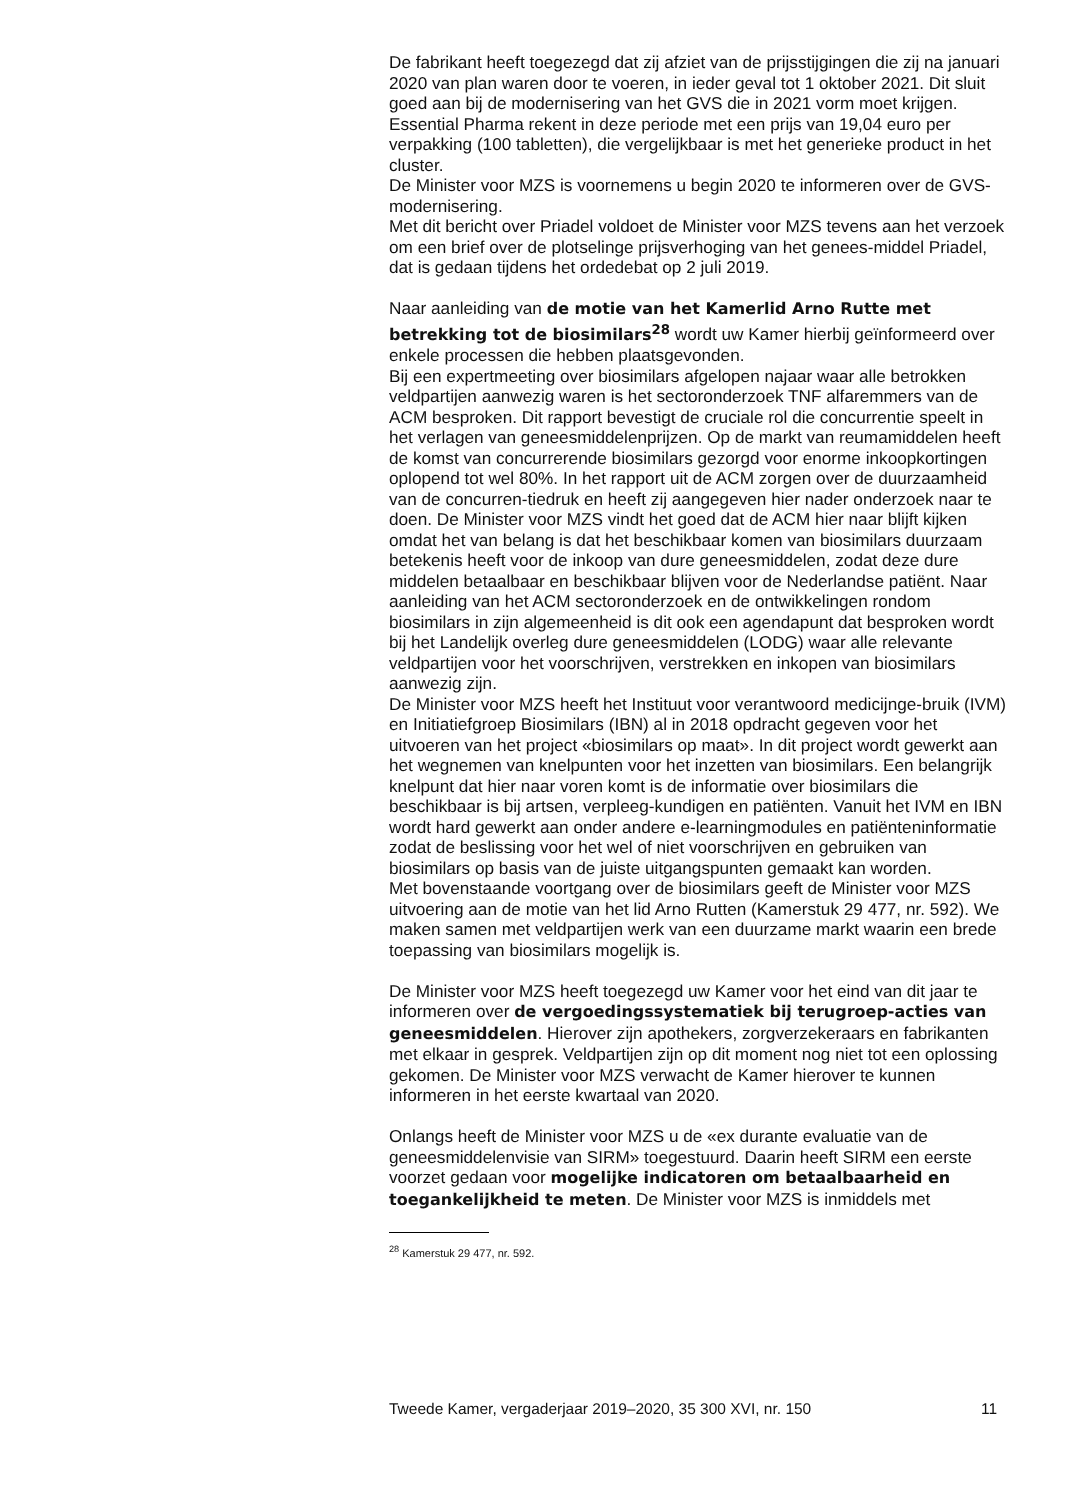De fabrikant heeft toegezegd dat zij afziet van de prijsstijgingen die zij na januari 2020 van plan waren door te voeren, in ieder geval tot 1 oktober 2021. Dit sluit goed aan bij de modernisering van het GVS die in 2021 vorm moet krijgen. Essential Pharma rekent in deze periode met een prijs van 19,04 euro per verpakking (100 tabletten), die vergelijkbaar is met het generieke product in het cluster.
De Minister voor MZS is voornemens u begin 2020 te informeren over de GVS-modernisering.
Met dit bericht over Priadel voldoet de Minister voor MZS tevens aan het verzoek om een brief over de plotselinge prijsverhoging van het genees-middel Priadel, dat is gedaan tijdens het ordedebat op 2 juli 2019.
Naar aanleiding van de motie van het Kamerlid Arno Rutte met betrekking tot de biosimilars<sup>28</sup> wordt uw Kamer hierbij geïnformeerd over enkele processen die hebben plaatsgevonden.
Bij een expertmeeting over biosimilars afgelopen najaar waar alle betrokken veldpartijen aanwezig waren is het sectoronderzoek TNF alfaremmers van de ACM besproken. Dit rapport bevestigt de cruciale rol die concurrentie speelt in het verlagen van geneesmiddelenprijzen. Op de markt van reumamiddelen heeft de komst van concurrerende biosimilars gezorgd voor enorme inkoopkortingen oplopend tot wel 80%. In het rapport uit de ACM zorgen over de duurzaamheid van de concurren-tiedruk en heeft zij aangegeven hier nader onderzoek naar te doen. De Minister voor MZS vindt het goed dat de ACM hier naar blijft kijken omdat het van belang is dat het beschikbaar komen van biosimilars duurzaam betekenis heeft voor de inkoop van dure geneesmiddelen, zodat deze dure middelen betaalbaar en beschikbaar blijven voor de Nederlandse patiënt. Naar aanleiding van het ACM sectoronderzoek en de ontwikkelingen rondom biosimilars in zijn algemeenheid is dit ook een agendapunt dat besproken wordt bij het Landelijk overleg dure geneesmiddelen (LODG) waar alle relevante veldpartijen voor het voorschrijven, verstrekken en inkopen van biosimilars aanwezig zijn.
De Minister voor MZS heeft het Instituut voor verantwoord medicijnge-bruik (IVM) en Initiatiefgroep Biosimilars (IBN) al in 2018 opdracht gegeven voor het uitvoeren van het project «biosimilars op maat». In dit project wordt gewerkt aan het wegnemen van knelpunten voor het inzetten van biosimilars. Een belangrijk knelpunt dat hier naar voren komt is de informatie over biosimilars die beschikbaar is bij artsen, verpleeg-kundigen en patiënten. Vanuit het IVM en IBN wordt hard gewerkt aan onder andere e-learningmodules en patiënteninformatie zodat de beslissing voor het wel of niet voorschrijven en gebruiken van biosimilars op basis van de juiste uitgangspunten gemaakt kan worden.
Met bovenstaande voortgang over de biosimilars geeft de Minister voor MZS uitvoering aan de motie van het lid Arno Rutten (Kamerstuk 29 477, nr. 592). We maken samen met veldpartijen werk van een duurzame markt waarin een brede toepassing van biosimilars mogelijk is.
De Minister voor MZS heeft toegezegd uw Kamer voor het eind van dit jaar te informeren over de vergoedingssystematiek bij terugroep-acties van geneesmiddelen. Hierover zijn apothekers, zorgverzekeraars en fabrikanten met elkaar in gesprek. Veldpartijen zijn op dit moment nog niet tot een oplossing gekomen. De Minister voor MZS verwacht de Kamer hierover te kunnen informeren in het eerste kwartaal van 2020.
Onlangs heeft de Minister voor MZS u de «ex durante evaluatie van de geneesmiddelenvisie van SIRM» toegestuurd. Daarin heeft SIRM een eerste voorzet gedaan voor mogelijke indicatoren om betaalbaarheid en toegankelijkheid te meten. De Minister voor MZS is inmiddels met
<sup>28</sup> Kamerstuk 29 477, nr. 592.
Tweede Kamer, vergaderjaar 2019–2020, 35 300 XVI, nr. 150 11